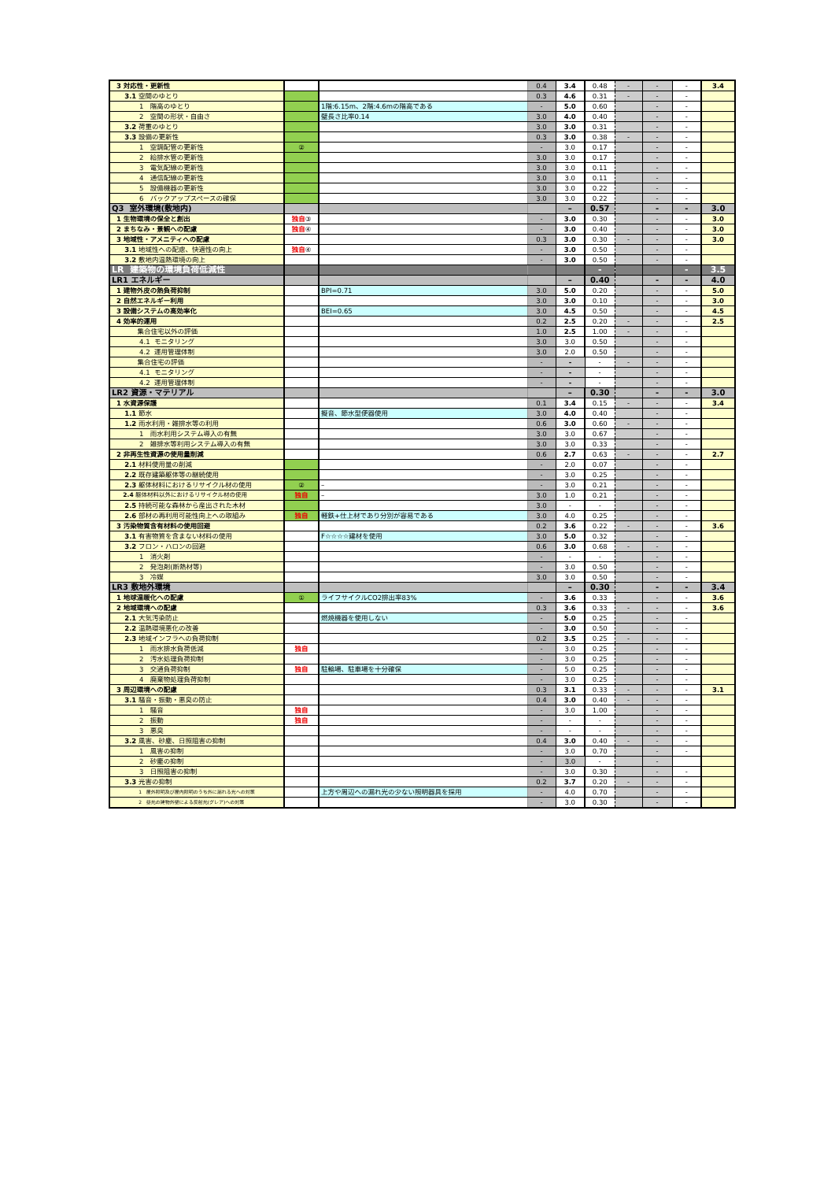| 3 対応性・更新性 | | | 0.4 | 3.4 | 0.48 | - | - | - | 3.4 |
| 3.1 空間のゆとり | | | 0.3 | 4.6 | 0.31 | - | - | - | |
| 1 階高のゆとり | | 1階:6.15m、2階:4.6mの階高である | - | 5.0 | 0.60 | | - | - | |
| 2 空間の形状・自由さ | | 壁長さ比率0.14 | 3.0 | 4.0 | 0.40 | | - | - | |
| 3.2 荷重のゆとり | | | 3.0 | 3.0 | 0.31 | | - | - | |
| 3.3 設備の更新性 | | | 0.3 | 3.0 | 0.38 | - | - | - | |
| 1 空調配管の更新性 | ② | | - | 3.0 | 0.17 | | - | - | |
| 2 給排水管の更新性 | | | 3.0 | 3.0 | 0.17 | | - | - | |
| 3 電気配線の更新性 | | | 3.0 | 3.0 | 0.11 | | - | - | |
| 4 通信配線の更新性 | | | 3.0 | 3.0 | 0.11 | | - | - | |
| 5 設備機器の更新性 | | | 3.0 | 3.0 | 0.22 | | - | - | |
| 6 バックアップスペースの確保 | | | 3.0 | 3.0 | 0.22 | | - | - | |
| Q3 室外環境(敷地内) | | | | – | 0.57 | | - | - | 3.0 |
| 1 生物環境の保全と創出 | 独自 ③ | | - | 3.0 | 0.30 | | - | - | 3.0 |
| 2 まちなみ・景観への配慮 | 独自 ④ | | - | 3.0 | 0.40 | | - | - | 3.0 |
| 3 地域性・アメニティへの配慮 | | | 0.3 | 3.0 | 0.30 | - | - | - | 3.0 |
| 3.1 地域性への配慮、快適性の向上 | 独自 ④ | | - | 3.0 | 0.50 | | - | - | |
| 3.2 敷地内温熱環境の向上 | | | - | 3.0 | 0.50 | | - | - | |
| LR 建築物の環境負荷低減性 | | | | | - | | | - | 3.5 |
| LR1 エネルギー | | | | – | 0.40 | | - | - | 4.0 |
| 1 建物外皮の熱負荷抑制 | | BPI=0.71 | 3.0 | 5.0 | 0.20 | | - | - | 5.0 |
| 2 自然エネルギー利用 | | | 3.0 | 3.0 | 0.10 | | - | - | 3.0 |
| 3 設備システムの高効率化 | | BEI=0.65 | 3.0 | 4.5 | 0.50 | | - | - | 4.5 |
| 4 効率的運用 | | | 0.2 | 2.5 | 0.20 | - | - | - | 2.5 |
| 集合住宅以外の評価 | | | 1.0 | 2.5 | 1.00 | - | - | - | |
| 4.1 モニタリング | | | 3.0 | 3.0 | 0.50 | | - | - | |
| 4.2 運用管理体制 | | | 3.0 | 2.0 | 0.50 | | - | - | |
| 集合住宅の評価 | | | - | - | - | - | - | - | |
| 4.1 モニタリング | | | - | - | - | | - | - | |
| 4.2 運用管理体制 | | | - | - | - | | - | - | |
| LR2 資源・マテリアル | | | | – | 0.30 | | - | - | 3.0 |
| 1 水資源保護 | | | 0.1 | 3.4 | 0.15 | - | - | - | 3.4 |
| 1.1 節水 | | 擬音、節水型便器使用 | 3.0 | 4.0 | 0.40 | | - | - | |
| 1.2 雨水利用・雑排水等の利用 | | | 0.6 | 3.0 | 0.60 | - | - | - | |
| 1 雨水利用システム導入の有無 | | | 3.0 | 3.0 | 0.67 | | - | - | |
| 2 雑排水等利用システム導入の有無 | | | 3.0 | 3.0 | 0.33 | | - | - | |
| 2 非再生性資源の使用量削減 | | | 0.6 | 2.7 | 0.63 | - | - | - | 2.7 |
| 2.1 材料使用量の削減 | | | - | 2.0 | 0.07 | | - | - | |
| 2.2 既存建築躯体等の継続使用 | | | - | 3.0 | 0.25 | | - | - | |
| 2.3 躯体材料におけるリサイクル材の使用 | ② | – | - | 3.0 | 0.21 | | - | - | |
| 2.4 躯体材料以外におけるリサイクル材の使用 | 独自 | – | 3.0 | 1.0 | 0.21 | | - | - | |
| 2.5 持続可能な森林から産出された木材 | | | 3.0 | - | - | | - | - | |
| 2.6 部材の再利用可能性向上への取組み | 独自 | 軽鉄+仕上材であり分別が容易である | 3.0 | 4.0 | 0.25 | | - | - | |
| 3 汚染物質含有材料の使用回避 | | | 0.2 | 3.6 | 0.22 | - | - | - | 3.6 |
| 3.1 有害物質を含まない材料の使用 | | F☆☆☆☆建材を使用 | 3.0 | 5.0 | 0.32 | | - | - | |
| 3.2 フロン・ハロンの回避 | | | 0.6 | 3.0 | 0.68 | - | - | - | |
| 1 消火剤 | | | - | - | - | | - | - | |
| 2 発泡剤(断熱材等) | | | - | 3.0 | 0.50 | | - | - | |
| 3 冷媒 | | | 3.0 | 3.0 | 0.50 | | - | - | |
| LR3 敷地外環境 | | | | – | 0.30 | | - | - | 3.4 |
| 1 地球温暖化への配慮 | ① | ライフサイクルCO2排出率83% | - | 3.6 | 0.33 | | - | - | 3.6 |
| 2 地域環境への配慮 | | | 0.3 | 3.6 | 0.33 | - | - | - | 3.6 |
| 2.1 大気汚染防止 | | 燃焼機器を使用しない | - | 5.0 | 0.25 | | - | - | |
| 2.2 温熱環境悪化の改善 | | | - | 3.0 | 0.50 | | - | - | |
| 2.3 地域インフラへの負荷抑制 | | | 0.2 | 3.5 | 0.25 | - | - | - | |
| 1 雨水排水負荷低減 | 独自 | | - | 3.0 | 0.25 | | - | - | |
| 2 汚水処理負荷抑制 | | | - | 3.0 | 0.25 | | - | - | |
| 3 交通負荷抑制 | 独自 | 駐輪場、駐車場を十分確保 | - | 5.0 | 0.25 | | - | - | |
| 4 廃棄物処理負荷抑制 | | | - | 3.0 | 0.25 | | - | - | |
| 3 周辺環境への配慮 | | | 0.3 | 3.1 | 0.33 | - | - | - | 3.1 |
| 3.1 騒音・振動・悪臭の防止 | | | 0.4 | 3.0 | 0.40 | - | - | - | |
| 1 騒音 | 独自 | | - | 3.0 | 1.00 | | - | - | |
| 2 振動 | 独自 | | - | - | - | | - | - | |
| 3 悪臭 | | | - | - | - | | - | - | |
| 3.2 風害、砂塵、日照阻害の抑制 | | | 0.4 | 3.0 | 0.40 | - | - | - | |
| 1 風害の抑制 | | | - | 3.0 | 0.70 | | - | - | |
| 2 砂塵の抑制 | | | - | 3.0 | - | | - | | |
| 3 日照阻害の抑制 | | | - | 3.0 | 0.30 | | - | - | |
| 3.3 光害の抑制 | | | 0.2 | 3.7 | 0.20 | - | - | - | |
| 1 屋外照明及び屋内照明のうち外に漏れる光への対策 | | 上方や周辺への漏れ光の少ない照明器具を採用 | - | 4.0 | 0.70 | | - | - | |
| 2 昼光の建物外壁による反射光(グレア)への対策 | | | - | 3.0 | 0.30 | | - | - | |